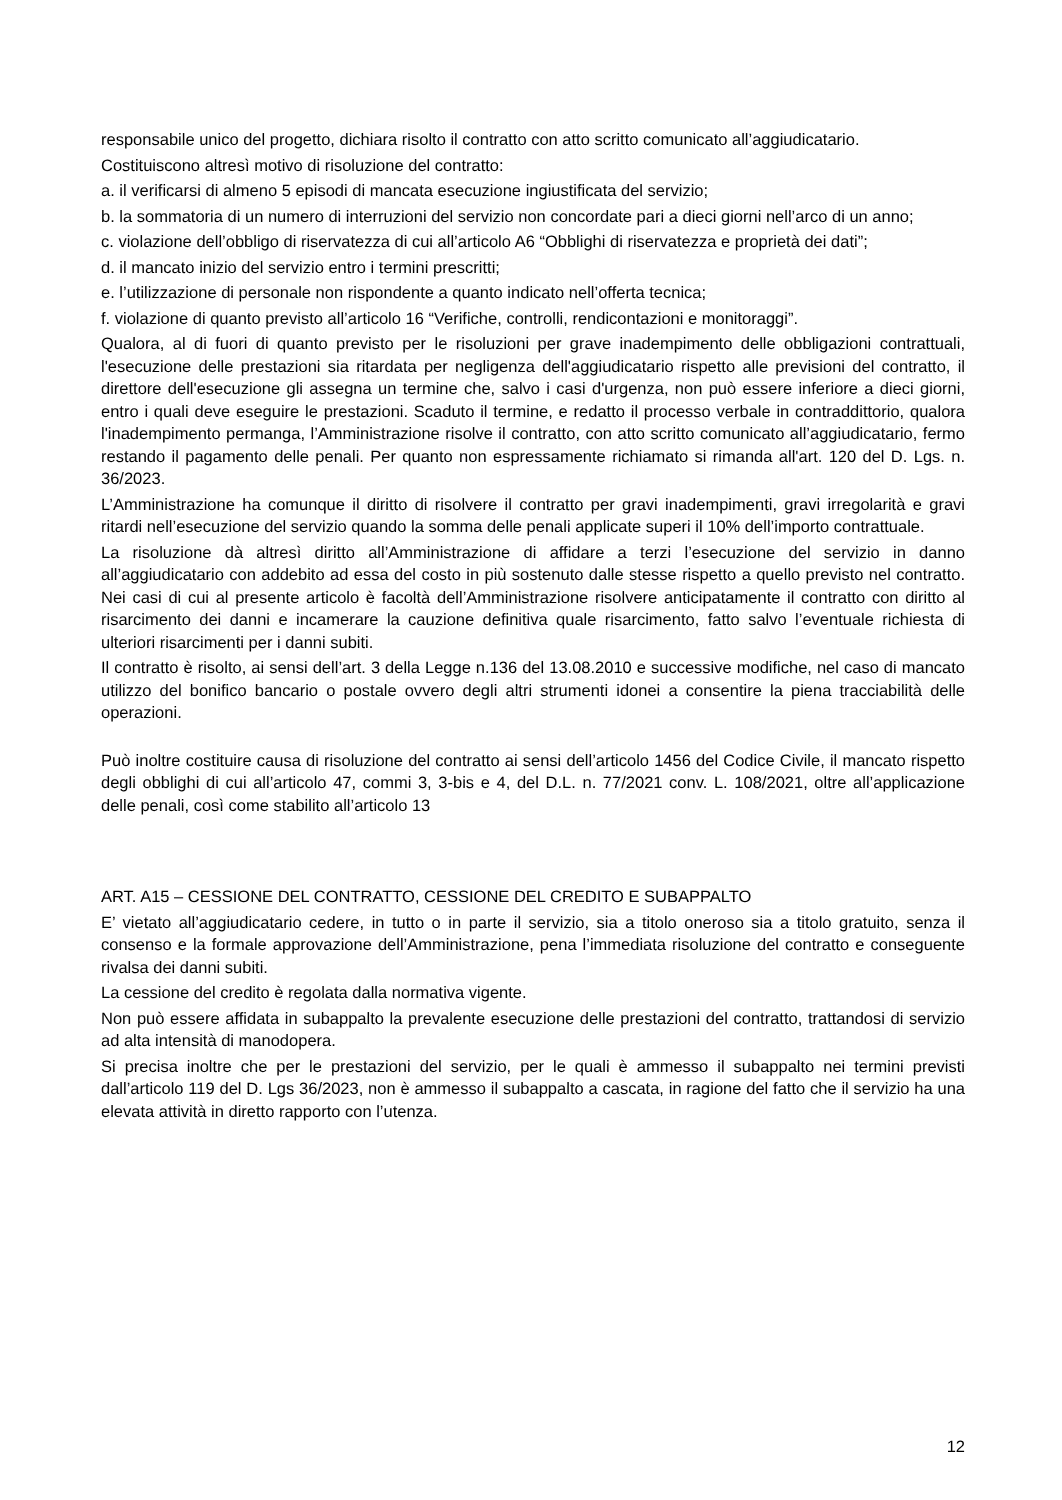responsabile unico del progetto, dichiara risolto il contratto con atto scritto comunicato all’aggiudicatario.
Costituiscono altresì motivo di risoluzione del contratto:
a. il verificarsi di almeno 5 episodi di mancata esecuzione ingiustificata del servizio;
b. la sommatoria di un numero di interruzioni del servizio non concordate pari a dieci giorni nell’arco di un anno;
c. violazione dell’obbligo di riservatezza di cui all’articolo A6 “Obblighi di riservatezza e proprietà dei dati”;
d. il mancato inizio del servizio entro i termini prescritti;
e. l’utilizzazione di personale non rispondente a quanto indicato nell’offerta tecnica;
f. violazione di quanto previsto all’articolo 16 “Verifiche, controlli, rendicontazioni e monitoraggi”.
Qualora, al di fuori di quanto previsto per le risoluzioni per grave inadempimento delle obbligazioni contrattuali, l'esecuzione delle prestazioni sia ritardata per negligenza dell'aggiudicatario rispetto alle previsioni del contratto, il direttore dell'esecuzione gli assegna un termine che, salvo i casi d'urgenza, non può essere inferiore a dieci giorni, entro i quali deve eseguire le prestazioni. Scaduto il termine, e redatto il processo verbale in contraddittorio, qualora l'inadempimento permanga, l’Amministrazione risolve il contratto, con atto scritto comunicato all’aggiudicatario, fermo restando il pagamento delle penali. Per quanto non espressamente richiamato si rimanda all'art. 120 del D. Lgs. n. 36/2023.
L’Amministrazione ha comunque il diritto di risolvere il contratto per gravi inadempimenti, gravi irregolarità e gravi ritardi nell’esecuzione del servizio quando la somma delle penali applicate superi il 10% dell’importo contrattuale.
La risoluzione dà altresì diritto all’Amministrazione di affidare a terzi l’esecuzione del servizio in danno all’aggiudicatario con addebito ad essa del costo in più sostenuto dalle stesse rispetto a quello previsto nel contratto. Nei casi di cui al presente articolo è facoltà dell’Amministrazione risolvere anticipatamente il contratto con diritto al risarcimento dei danni e incamerare la cauzione definitiva quale risarcimento, fatto salvo l’eventuale richiesta di ulteriori risarcimenti per i danni subiti.
Il contratto è risolto, ai sensi dell’art. 3 della Legge n.136 del 13.08.2010 e successive modifiche, nel caso di mancato utilizzo del bonifico bancario o postale ovvero degli altri strumenti idonei a consentire la piena tracciabilità delle operazioni.
Può inoltre costituire causa di risoluzione del contratto ai sensi dell’articolo 1456 del Codice Civile, il mancato rispetto degli obblighi di cui all’articolo 47, commi 3, 3-bis e 4, del D.L. n. 77/2021 conv. L. 108/2021, oltre all’applicazione delle penali, così come stabilito all’articolo 13
ART. A15 – CESSIONE DEL CONTRATTO, CESSIONE DEL CREDITO E SUBAPPALTO
E’ vietato all’aggiudicatario cedere, in tutto o in parte il servizio, sia a titolo oneroso sia a titolo gratuito, senza il consenso e la formale approvazione dell’Amministrazione, pena l’immediata risoluzione del contratto e conseguente rivalsa dei danni subiti.
La cessione del credito è regolata dalla normativa vigente.
Non può essere affidata in subappalto la prevalente esecuzione delle prestazioni del contratto, trattandosi di servizio ad alta intensità di manodopera.
Si precisa inoltre che per le prestazioni del servizio, per le quali è ammesso il subappalto nei termini previsti dall’articolo 119 del D. Lgs 36/2023, non è ammesso il subappalto a cascata, in ragione del fatto che il servizio ha una elevata attività in diretto rapporto con l’utenza.
12